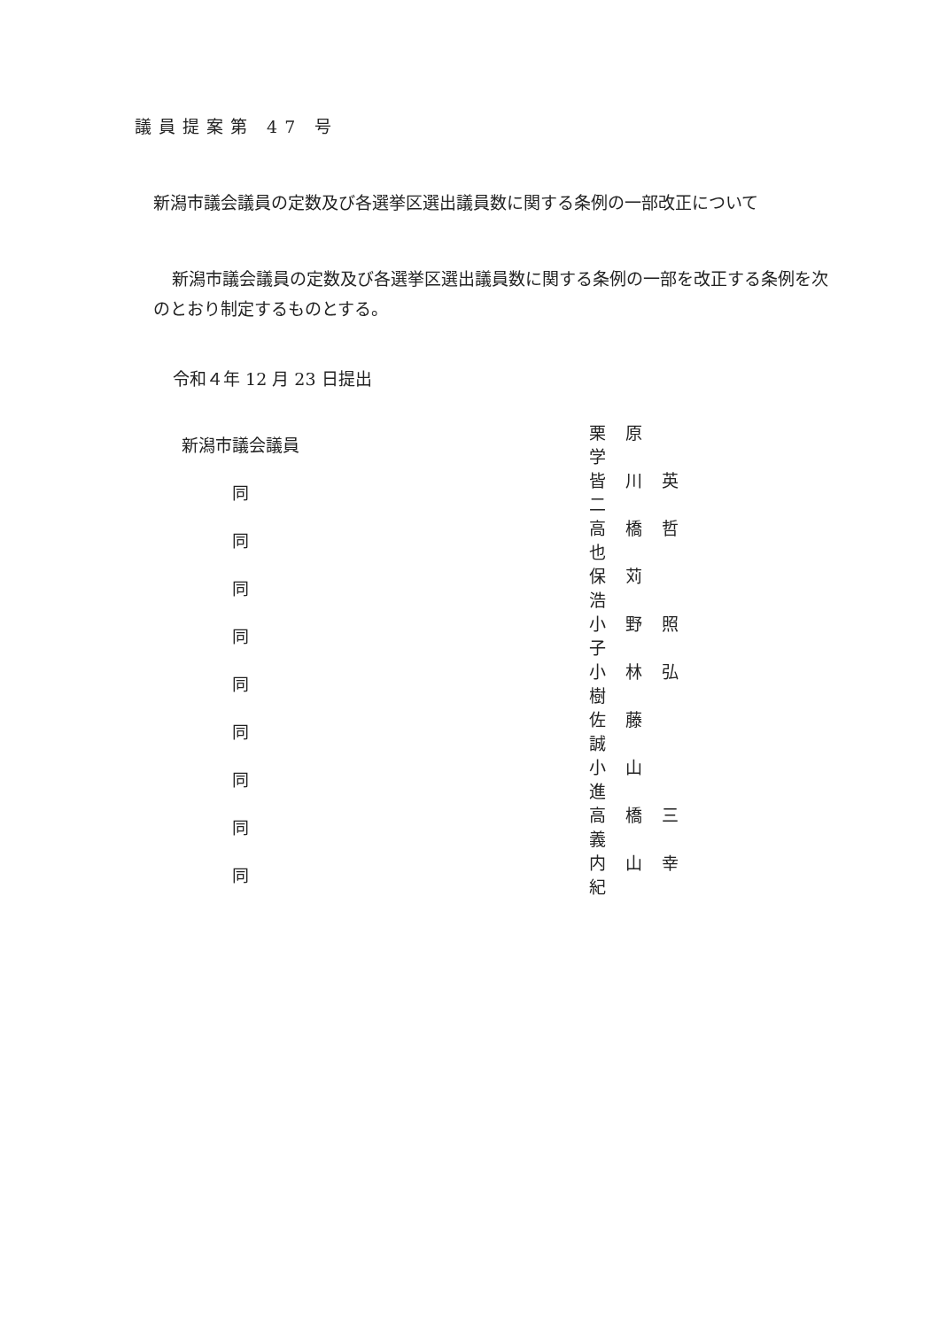議員提案第 47 号
新潟市議会議員の定数及び各選挙区選出議員数に関する条例の一部改正について
新潟市議会議員の定数及び各選挙区選出議員数に関する条例の一部を改正する条例を次のとおり制定するものとする。
令和４年 12 月 23 日提出
| 新潟市議会議員 | 栗原 学 |
| 同 | 皆川英二 |
| 同 | 高橋哲也 |
| 同 | 保苅 浩 |
| 同 | 小野照子 |
| 同 | 小林弘樹 |
| 同 | 佐藤 誠 |
| 同 | 小山 進 |
| 同 | 高橋三義 |
| 同 | 内山幸紀 |